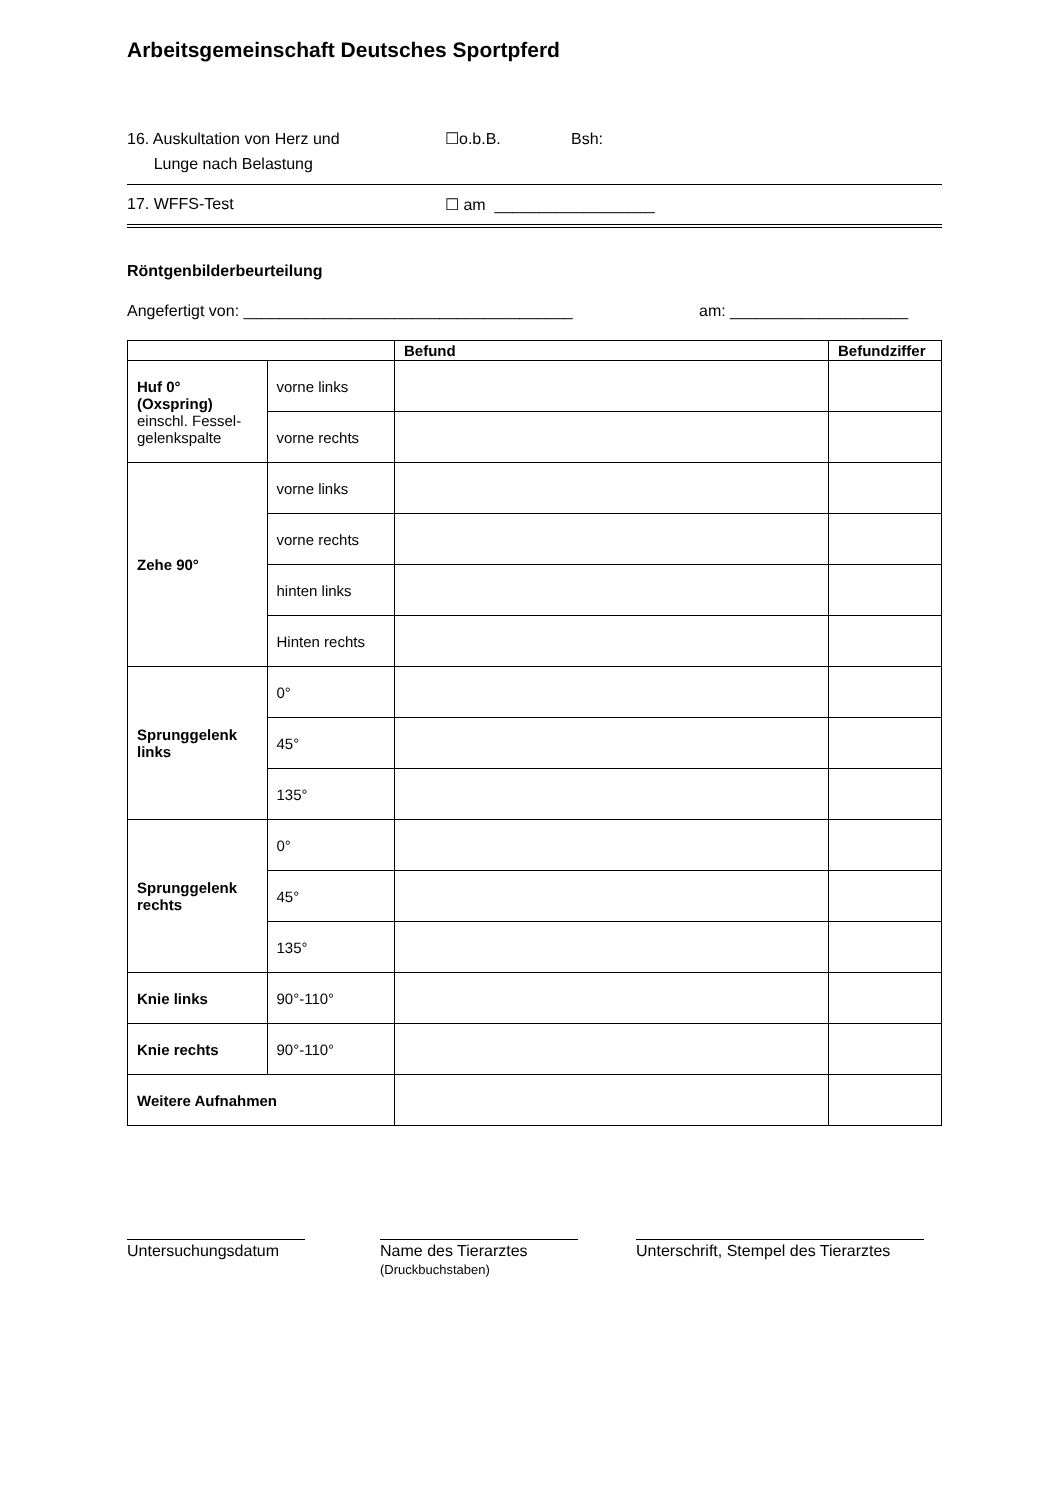Arbeitsgemeinschaft Deutsches Sportpferd
16. Auskultation von Herz und
Lunge nach Belastung
☐o.b.B. Bsh:
17. WFFS-Test ☐ am __________________
Röntgenbilderbeurteilung
Angefertigt von: _____________________________________ am: ____________________
| | | Befund | Befundziffer |
| --- | --- | --- | --- |
| Huf 0° (Oxspring) einschl. Fessel- gelenkspalte | vorne links | | |
| | vorne rechts | | |
| Zehe 90° | vorne links | | |
| | vorne rechts | | |
| | hinten links | | |
| | Hinten rechts | | |
| Sprunggelenk links | 0° | | |
| | 45° | | |
| | 135° | | |
| Sprunggelenk rechts | 0° | | |
| | 45° | | |
| | 135° | | |
| Knie links | 90°-110° | | |
| Knie rechts | 90°-110° | | |
| Weitere Aufnahmen | | | |
Untersuchungsdatum Name des Tierarztes
(Druckbuchstaben)
Unterschrift, Stempel des Tierarztes